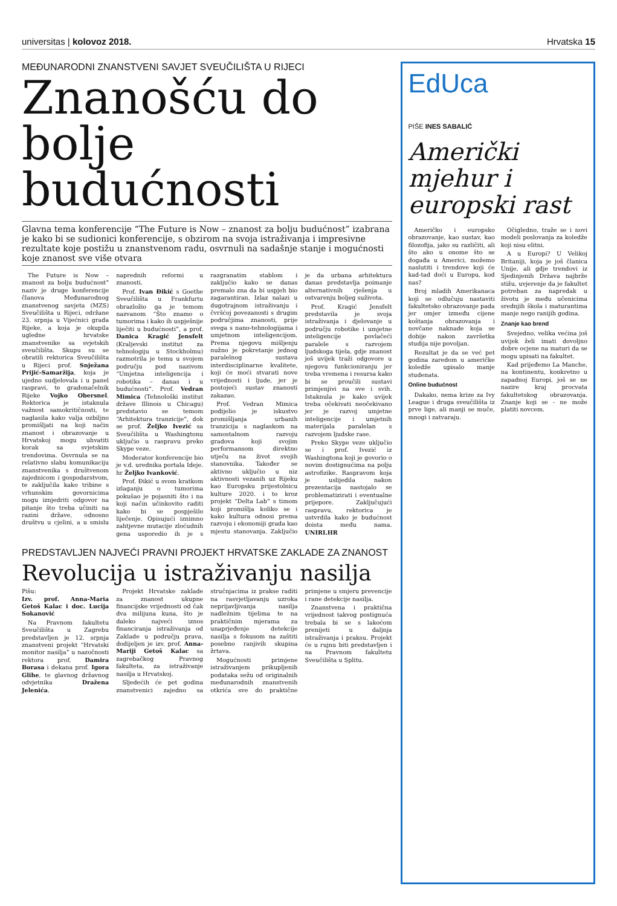universitas | kolovoz 2018. Hrvatska 15
MEĐUNARODNI ZNANSTVENI SAVJET SVEUČILIŠTA U RIJECI
Znanošću do bolje budućnosti
Glavna tema konferencije “The Future is Now – znanost za bolju budućnost” izabrana je kako bi se sudionici konferencije, s obzirom na svoja istraživanja i impresivne rezultate koje postižu u znanstvenom radu, osvrnuli na sadašnje stanje i mogućnosti koje znanost sve više otvara
The Future is Now – znanost za bolju budućnost” naziv je druge konferencije članova Međunarodnog znanstvenog savjeta (MZS) Sveučilišta u Rijeci, održane 23. srpnja u Vijećnici grada Rijeke, a koja je okupila ugledne hrvatske znanstvenike sa svjetskih sveučilišta. Skupu su se obratili rektorica Sveučilišta u Rijeci prof. Snježana Prijić-Samaržija, koja je ujedno sudjelovala i u panel raspravi, te gradonačelnik Rijeke Vojko Obersnel. Rektorica je istaknula važnost samokritičnosti, te naglasila kako valja ozbiljno promišljati na koji način znanost i obrazovanje u Hrvatskoj mogu uhvatiti korak sa svjetskim trendovima. Osvrnula se na relativno slabu komunikaciju znanstvenika s društvenom zajednicom i gospodarstvom, te zaključila kako tribine s vrhunskim govornicima mogu iznjedriti odgovor na pitanje što treba učiniti na razini države, odnosno društvu u cjelini, a u smislu naprednih reformi u znanosti.
Prof. Ivan Đikić s Goethe Sveučilišta u Frankfurtu obrazložio ga je temom nazvanom “Što znamo o tumorima i kako ih uspješnije liječiti u budućnosti”, a prof. Danica Kragić Jensfelt (Kraljevski institut za tehnologiju u Stockholmu) razmotrila je temu u svojem području pod nazivom “Umjetna inteligencija i robotika – danas i u budućnosti”. Prof. Vedran Mimica (Tehnološki institut države Illinois u Chicagu) predstavio se temom “Arhitektura tranzicije”, dok se prof. Željko Ivezić sa Sveučilišta u Washingtonu uključio u raspravu preko Skype veze.
Moderator konferencije bio je v.d. urednika portala Ideje. hr Željko Ivanković.
Prof. Đikić u svom kratkom izlaganju o tumorima pokušao je pojasniti što i na koji način učinkovito raditi kako bi se pospješilo liječenje. Opisujući iznimno zahtjevne mutacije zloćudnih gena usporedio ih je s razgranatim stablom i zaključio kako se danas premalo zna da bi uspjeh bio zagarantiran. Izlaz nalazi u dugotrajnom istraživanju i čvršćoj povezanosti s drugim područjima znanosti, prije svega s nano-tehnologijama i umjetnom inteligencijom. Prema njegovu mišljenju nužno je pokretanje jednog paralelnog sustava interdisciplinarne kvalitete, koji će moći stvarati nove vrijednosti i ljude, jer je postojeći sustav znanosti zakazao.
Prof. Vedran Mimica podijelio je iskustvo promišljanja urbanih tranzicija s naglaskom na samostalnom razvoju gradova koji svojim performansom direktno utječu na život svojih stanovnika. Također se aktivno uključio u niz aktivnosti vezanih uz Rijeku kao Europsku prijestolnicu kulture 2020. i to kroz projekt “Delta Lab” s timom koji promišlja koliko se i kako kultura odnosi prema razvoju i ekonomiji grada kao mjestu stanovanja. Zaključio je da urbana arhitektura danas predstavlja poimanje alternativnih rješenja u ostvarenju boljeg suživota.
Prof. Kragić Jensfelt predstavila je svoja istraživanja i djelovanje u području robotike i umjetne inteligencije povlačeći paralele s razvojem ljudskoga tijela, gdje znanost još uvijek traži odgovore u njegovu funkcioniranju jer treba vremena i resursa kako bi se proučili sustavi primjenjivi na sve i svih. Istaknula je kako uvijek treba očekivati neočekivano jer je razvoj umjetne inteligencije i umjetnih materijala paralelan s razvojem ljudske rase.
Preko Skype veze uključio se i prof. Ivezić iz Washingtona koji je govorio o novim dostignućima na polju astrofizike. Raspravom koja je uslijedila nakon prezentacija nastojalo se problematizirati i eventualne prijepore. Zaključujući raspravu, rektorica je ustvrdila kako je budućnost doista među nama. UNIRI.HR
PREDSTAVLJEN NAJVEĆI PRAVNI PROJEKT HRVATSKE ZAKLADE ZA ZNANOST
Revolucija u istraživanju nasilja
Pišu:
Izv. prof. Anna-Maria Getoš Kalac i doc. Lucija Sokanović
Na Pravnom fakultetu Sveučilišta u Zagrebu predstavljen je 12. srpnja znanstveni projekt “Hrvatski monitor nasilja” u nazočnosti rektora prof. Damira Borasa i dekana prof. Igora Glihe, te glavnog državnog odvjetnika Dražena Jelenića.
Projekt Hrvatske zaklade za znanost ukupne financijske vrijednosti od čak dva milijuna kuna, što je daleko najveći iznos financiranja istraživanja od Zaklade u području prava, dodijeljen je izv. prof. Anna-Mariji Getoš Kalac sa zagrebačkog Pravnog fakulteta, za istraživanje nasilja u Hrvatskoj.
Sljedećih će pet godina znanstvenici zajedno sa stručnjacima iz prakse raditi na rasvjetljavanju uzroka neprijavljivanja nasilja nadležnim tijelima te na praktičnim mjerama za unaprjeđenje detekcije nasilja s fokusom na zaštiti posebno ranjivih skupina žrtava.
Mogućnosti primjene istraživanjem prikupljenih podataka sežu od originalnih međunarodnih znanstvenih otkrića sve do praktične primjene u smjeru prevencije i rane detekcije nasilja.
Znanstvena i praktična vrijednost takvog postignuća trebala bi se s lakoćom prenijeti u daljnja istraživanja i praksu. Projekt će u rujnu biti predstavljen i na Pravnom fakultetu Sveučilišta u Splitu.
EdUca
PIŠE INES SABALIĆ
Američki mjehur i europski rast
Američko i europsko obrazovanje, kao sustav, kao filozofija, jako su različiti, ali što ako u onome što se događa u Americi, možemo naslutiti i trendove koji će kad-tad doći u Europu, kod nas?
Broj mladih Amerikanaca koji se odlučuju nastaviti fakultetsko obrazovanje pada jer omjer između cijene koštanja obrazovanja i novčane naknade koja se dobije nakon završetka studija nije povoljan.
Rezultat je da se već pet godina zaredom u američke koledže upisalo manje studenata.
Online budućnost
Dakako, nema krize za Ivy League i druga sveučilišta iz prve lige, ali manji se muče, mnogi i zatvaraju.
Očigledno, traže se i novi modeli poslovanja za koledže koji nisu elitni.
A u Europi? U Velikoj Britaniji, koja je još članica Unije, ali gdje trendovi iz Sjedinjenih Država najbrže stižu, uvjerenje da je fakultet potreban za napredak u životu je među učenicima srednjih škola i maturantima manje nego ranijih godina.
Znanje kao brend
Svejedno, velika većina još uvijek želi imati dovoljno dobre ocjene na maturi da se mogu upisati na fakultet.
Kad prijeđemo La Manche, na kontinentu, konkretno u zapadnoj Europi, još se ne nazire kraj procvata fakultetskog obrazovanja. Znanje koji se - ne može platiti novcem.